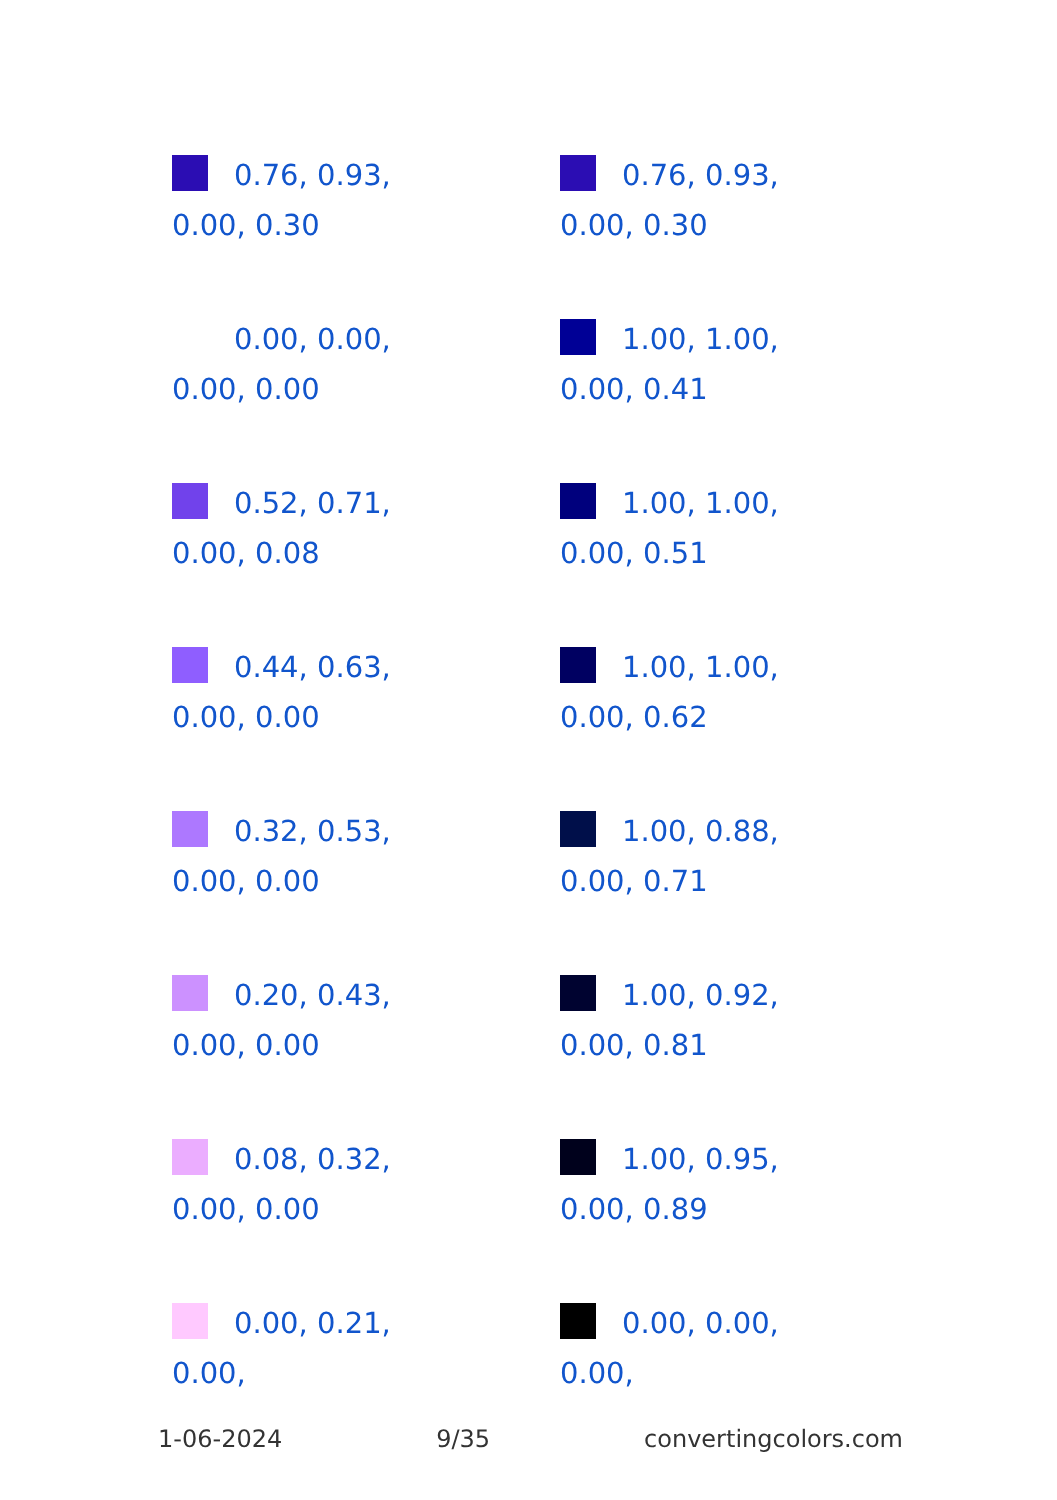0.76, 0.93, 0.00, 0.30
0.76, 0.93, 0.00, 0.30
0.00, 0.00, 0.00, 0.00
1.00, 1.00, 0.00, 0.41
0.52, 0.71, 0.00, 0.08
1.00, 1.00, 0.00, 0.51
0.44, 0.63, 0.00, 0.00
1.00, 1.00, 0.00, 0.62
0.32, 0.53, 0.00, 0.00
1.00, 0.88, 0.00, 0.71
0.20, 0.43, 0.00, 0.00
1.00, 0.92, 0.00, 0.81
0.08, 0.32, 0.00, 0.00
1.00, 0.95, 0.00, 0.89
0.00, 0.21, 0.00,
0.00, 0.00, 0.00,
1-06-2024 9/35 convertingcolors.com